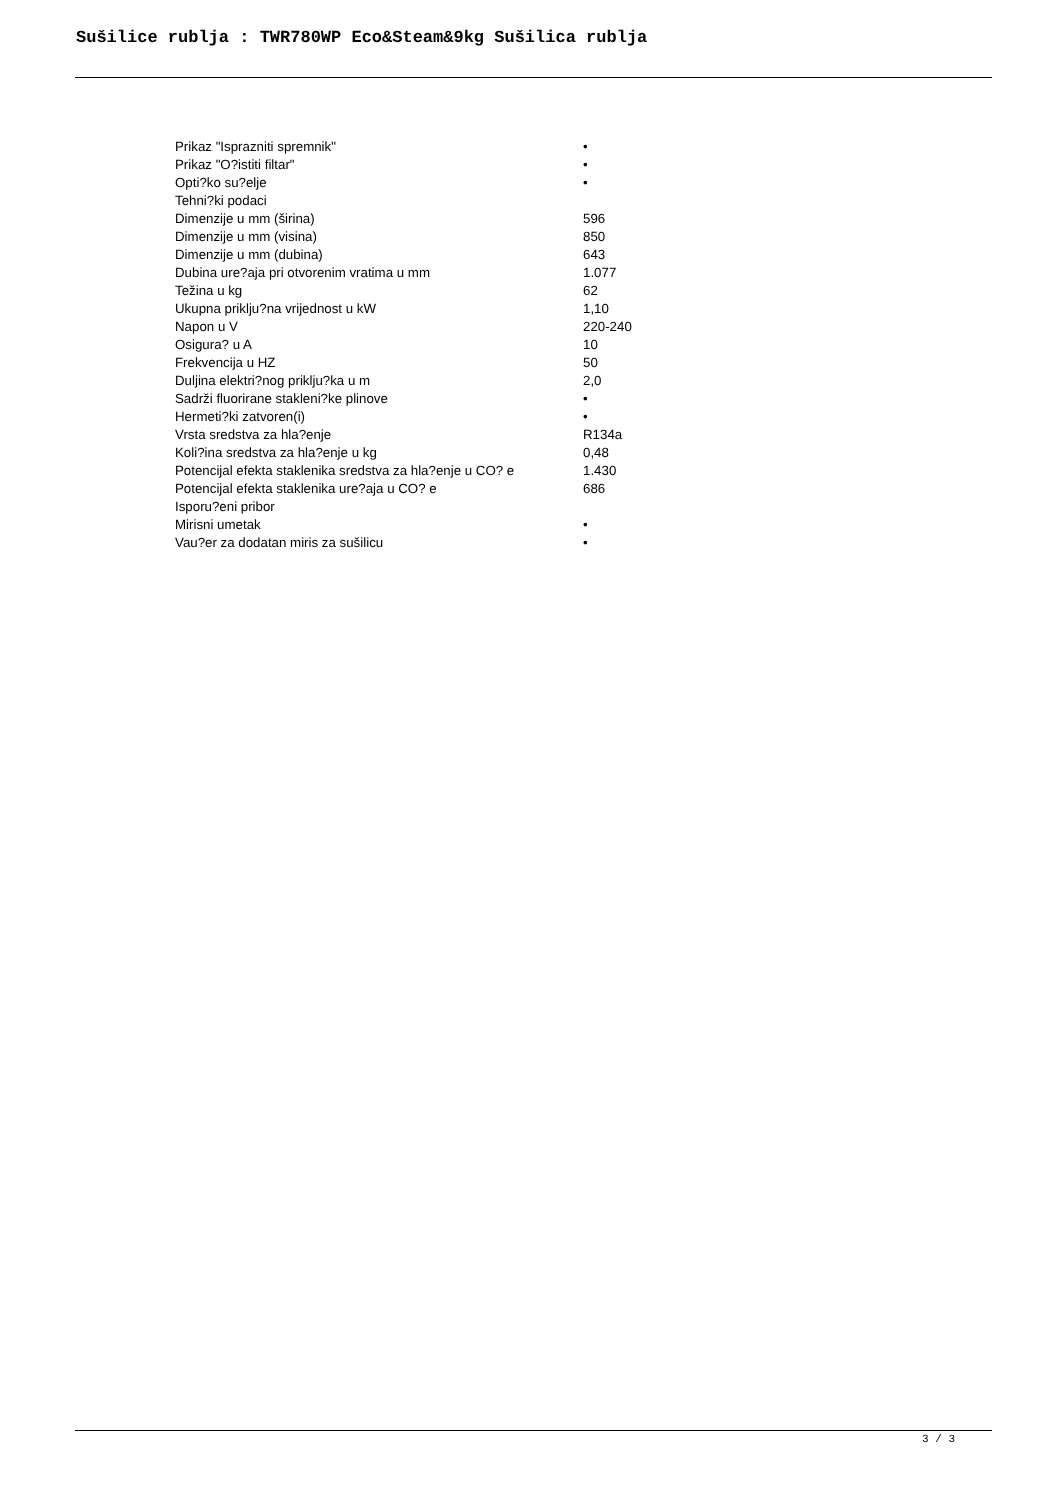Sušilice rublja : TWR780WP Eco&Steam&9kg Sušilica rublja
| Prikaz "Isprazniti spremnik" | • |
| Prikaz "O?istiti filtar" | • |
| Opti?ko su?elje | • |
| Tehni?ki podaci | |
| Dimenzije u mm (širina) | 596 |
| Dimenzije u mm (visina) | 850 |
| Dimenzije u mm (dubina) | 643 |
| Dubina ure?aja pri otvorenim vratima u mm | 1.077 |
| Težina u kg | 62 |
| Ukupna priklju?na vrijednost u kW | 1,10 |
| Napon u V | 220-240 |
| Osigura? u A | 10 |
| Frekvencija u HZ | 50 |
| Duljina elektri?nog priklju?ka u m | 2,0 |
| Sadrži fluorirane stakleni?ke plinove | • |
| Hermeti?ki zatvoren(i) | • |
| Vrsta sredstva za hla?enje | R134a |
| Koli?ina sredstva za hla?enje u kg | 0,48 |
| Potencijal efekta staklenika sredstva za hla?enje u CO? e | 1.430 |
| Potencijal efekta staklenika ure?aja u CO? e | 686 |
| Isporu?eni pribor | |
| Mirisni umetak | • |
| Vau?er za dodatan miris za sušilicu | • |
3 / 3